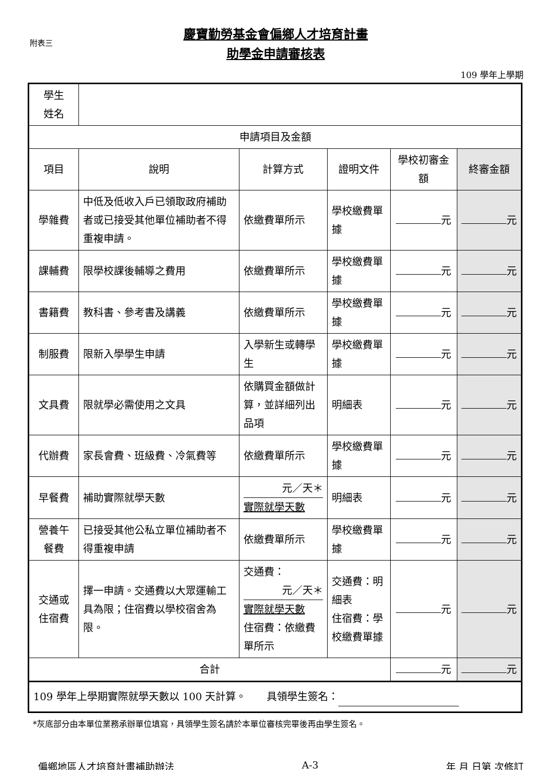附表三
慶寶勤勞基金會偏鄉人才培育計畫
助學金申請審核表
109 學年上學期
| 學生 姓名 | | | | | |
| 申請項目及金額 | | | | | |
| 項目 | 說明 | 計算方式 | 證明文件 | 學校初審金額 | 終審金額 |
| 學雜費 | 中低及低收入戶已領取政府補助者或已接受其他單位補助者不得重複申請。 | 依繳費單所示 | 學校繳費單據 | 元 | 元 |
| 課輔費 | 限學校課後輔導之費用 | 依繳費單所示 | 學校繳費單據 | 元 | 元 |
| 書籍費 | 教科書、參考書及講義 | 依繳費單所示 | 學校繳費單據 | 元 | 元 |
| 制服費 | 限新入學學生申請 | 入學新生或轉學生 | 學校繳費單據 | 元 | 元 |
| 文具費 | 限就學必需使用之文具 | 依購買金額做計算，並詳細列出品項 | 明細表 | 元 | 元 |
| 代辦費 | 家長會費、班級費、冷氣費等 | 依繳費單所示 | 學校繳費單據 | 元 | 元 |
| 早餐費 | 補助實際就學天數 | 元／天＊ 實際就學天數 | 明細表 | 元 | 元 |
| 營養午 餐費 | 已接受其他公私立單位補助者不得重複申請 | 依繳費單所示 | 學校繳費單據 | 元 | 元 |
| 交通或 住宿費 | 擇一申請。交通費以大眾運輸工具為限；住宿費以學校宿舍為限。 | 交通費： 元／天＊ 實際就學天數 住宿費：依繳費單所示 | 交通費：明細表 住宿費：學校繳費單據 | 元 | 元 |
| 合計 | | | | 元 | 元 |
| 109 學年上學期實際就學天數以 100 天計算。 具領學生簽名： | | | | | |
*灰底部分由本單位業務承辦單位填寫，具領學生簽名請於本單位審核完畢後再由學生簽名。
偏鄉地區人才培育計畫補助辦法 A-3 年 月 日第 次修訂